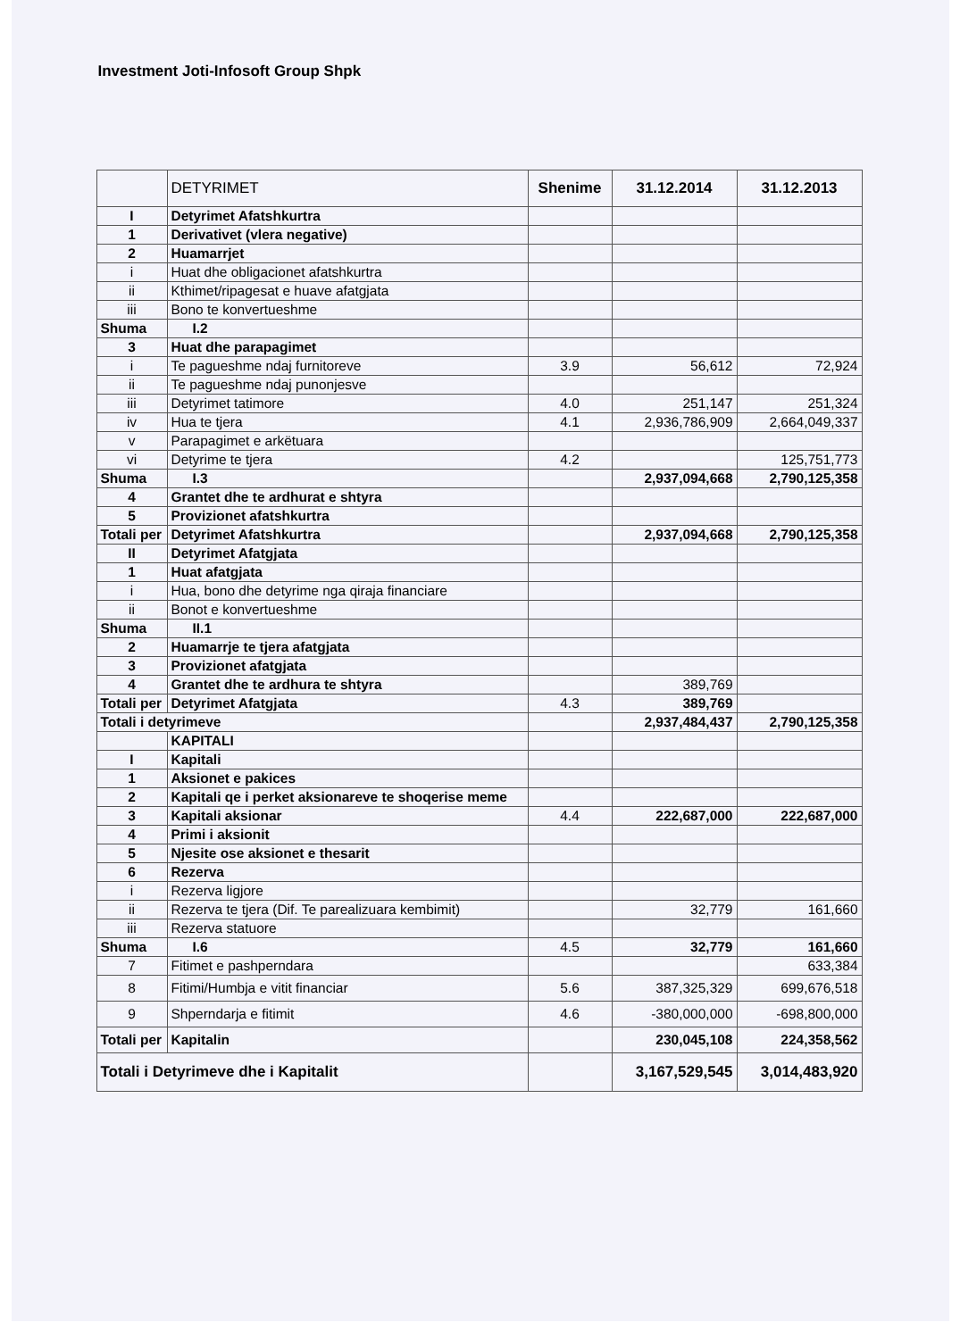Investment Joti-Infosoft Group Shpk
| | DETYRIMET | Shenime | 31.12.2014 | 31.12.2013 |
| --- | --- | --- | --- | --- |
| I | Detyrimet Afatshkurtra | | | |
| 1 | Derivativet (vlera negative) | | | |
| 2 | Huamarrjet | | | |
| i | Huat dhe obligacionet afatshkurtra | | | |
| ii | Kthimet/ripagesat e huave afatgjata | | | |
| iii | Bono te konvertueshme | | | |
| Shuma | I.2 | | | |
| 3 | Huat dhe parapagimet | | | |
| i | Te pagueshme ndaj furnitoreve | 3.9 | 56,612 | 72,924 |
| ii | Te pagueshme ndaj punonjesve | | | |
| iii | Detyrimet tatimore | 4.0 | 251,147 | 251,324 |
| iv | Hua te tjera | 4.1 | 2,936,786,909 | 2,664,049,337 |
| v | Parapagimet e arkëtuara | | | |
| vi | Detyrime te tjera | 4.2 | | 125,751,773 |
| Shuma | I.3 | | 2,937,094,668 | 2,790,125,358 |
| 4 | Grantet dhe te ardhurat e shtyra | | | |
| 5 | Provizionet afatshkurtra | | | |
| Totali per | Detyrimet Afatshkurtra | | 2,937,094,668 | 2,790,125,358 |
| II | Detyrimet Afatgjata | | | |
| 1 | Huat afatgjata | | | |
| i | Hua, bono dhe detyrime nga qiraja financiare | | | |
| ii | Bonot e konvertueshme | | | |
| Shuma | II.1 | | | |
| 2 | Huamarrje te tjera afatgjata | | | |
| 3 | Provizionet afatgjata | | | |
| 4 | Grantet dhe te ardhura te shtyra | | 389,769 | |
| Totali per | Detyrimet Afatgjata | 4.3 | 389,769 | |
| Totali i detyrimeve | | | 2,937,484,437 | 2,790,125,358 |
| | KAPITALI | | | |
| I | Kapitali | | | |
| 1 | Aksionet e pakices | | | |
| 2 | Kapitali qe i perket aksionareve te shoqerise meme | | | |
| 3 | Kapitali aksionar | 4.4 | 222,687,000 | 222,687,000 |
| 4 | Primi i aksionit | | | |
| 5 | Njesite ose aksionet e thesarit | | | |
| 6 | Rezerva | | | |
| i | Rezerva ligjore | | | |
| ii | Rezerva te tjera (Dif. Te parealizuara kembimit) | | 32,779 | 161,660 |
| iii | Rezerva statuore | | | |
| Shuma | I.6 | 4.5 | 32,779 | 161,660 |
| 7 | Fitimet e pashperndara | | | 633,384 |
| 8 | Fitimi/Humbja e vitit financiar | 5.6 | 387,325,329 | 699,676,518 |
| 9 | Shperndarja e fitimit | 4.6 | -380,000,000 | -698,800,000 |
| Totali per | Kapitalin | | 230,045,108 | 224,358,562 |
| Totali i Detyrimeve dhe i Kapitalit | | | 3,167,529,545 | 3,014,483,920 |